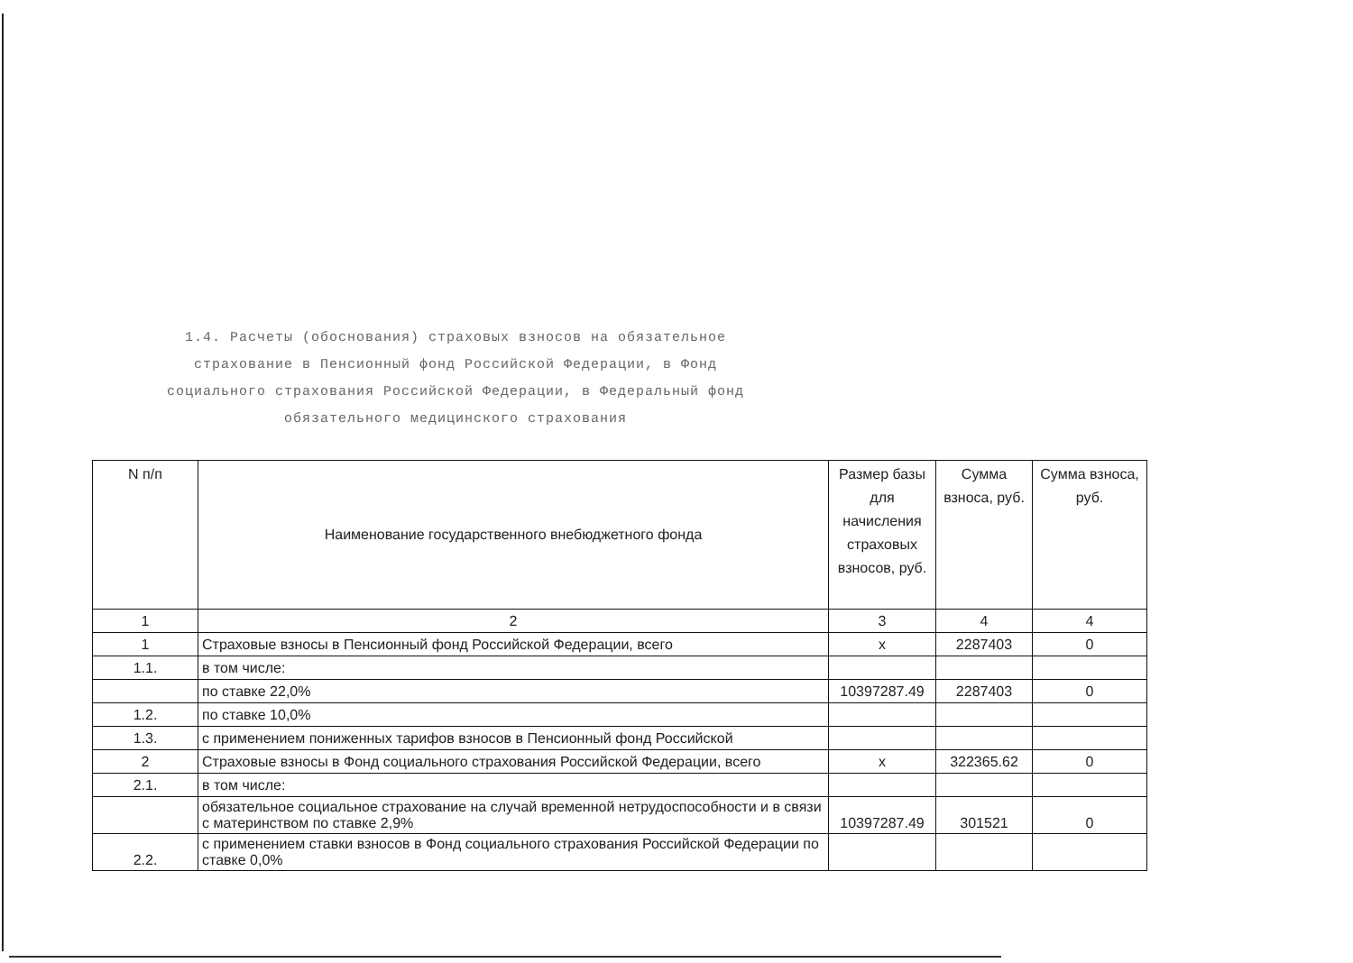1.4. Расчеты (обоснования) страховых взносов на обязательное страхование в Пенсионный фонд Российской Федерации, в Фонд социального страхования Российской Федерации, в Федеральный фонд обязательного медицинского страхования
| N п/п | Наименование государственного внебюджетного фонда | Размер базы для начисления страховых взносов, руб. | Сумма взноса, руб. | Сумма взноса, руб. |
| --- | --- | --- | --- | --- |
| 1 | 2 | 3 | 4 | 4 |
| 1 | Страховые взносы в Пенсионный фонд Российской Федерации, всего | х | 2287403 | 0 |
| 1.1. | в том числе: | | | |
| | по ставке 22,0% | 10397287.49 | 2287403 | 0 |
| 1.2. | по ставке 10,0% | | | |
| 1.3. | с применением пониженных тарифов взносов в Пенсионный фонд Российской | | | |
| 2 | Страховые взносы в Фонд социального страхования Российской Федерации, всего | х | 322365.62 | 0 |
| 2.1. | в том числе: | | | |
| | обязательное социальное страхование на случай временной нетрудоспособности и в связи с материнством по ставке 2,9% | 10397287.49 | 301521 | 0 |
| 2.2. | с применением ставки взносов в Фонд социального страхования Российской Федерации по ставке 0,0% | | | |